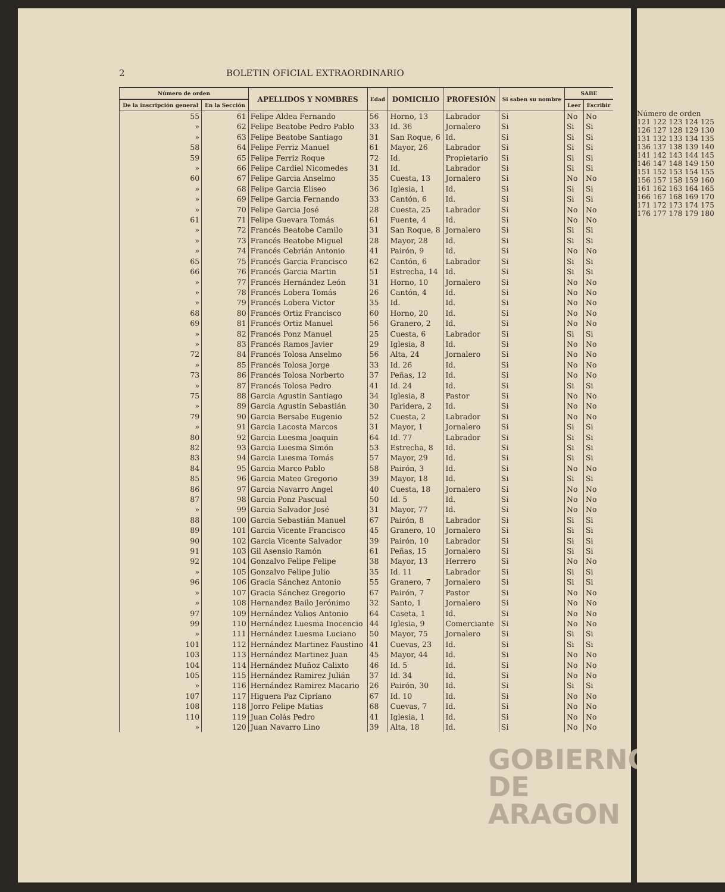2 BOLETIN OFICIAL EXTRAORDINARIO
| Número de orden | | APELLIDOS Y NOMBRES | Edad | DOMICILIO | PROFESIÓN | Si saben su nombre | SABE | |
| --- | --- | --- | --- | --- | --- | --- | --- | --- |
| De la inscripción general | En la Sección | | | | | | Leer | Escribir |
| 55 | 61 | Felipe Aldea Fernando | 56 | Horno, 13 | Labrador | Si | No | No |
| » | 62 | Felipe Beatobe Pedro Pablo | 33 | Id. 36 | Jornalero | Si | Si | Si |
| » | 63 | Felipe Beatobe Santiago | 31 | San Roque, 6 | Id. | Si | Si | Si |
| 58 | 64 | Felipe Ferriz Manuel | 61 | Mayor, 26 | Labrador | Si | Si | Si |
| 59 | 65 | Felipe Ferriz Roque | 72 | Id. | Propietario | Si | Si | Si |
| » | 66 | Felipe Cardiel Nicomedes | 31 | Id. | Labrador | Si | Si | Si |
| 60 | 67 | Felipe Garcia Anselmo | 35 | Cuesta, 13 | Jornalero | Si | No | No |
| » | 68 | Felipe Garcia Eliseo | 36 | Iglesia, 1 | Id. | Si | Si | Si |
| » | 69 | Felipe Garcia Fernando | 33 | Cantón, 6 | Id. | Si | Si | Si |
| » | 70 | Felipe Garcia José | 28 | Cuesta, 25 | Labrador | Si | No | No |
| 61 | 71 | Felipe Guevara Tomás | 61 | Fuente, 4 | Id. | Si | No | No |
| » | 72 | Francés Beatobe Camilo | 31 | San Roque, 8 | Jornalero | Si | Si | Si |
| » | 73 | Francés Beatobe Miguel | 28 | Mayor, 28 | Id. | Si | Si | Si |
| » | 74 | Francés Cebrián Antonio | 41 | Pairón, 9 | Id. | Si | No | No |
| 65 | 75 | Francés Garcia Francisco | 62 | Cantón, 6 | Labrador | Si | Si | Si |
| 66 | 76 | Francés Garcia Martin | 51 | Estrecha, 14 | Id. | Si | Si | Si |
| » | 77 | Francés Hernández León | 31 | Horno, 10 | Jornalero | Si | No | No |
| » | 78 | Francés Lobera Tomás | 26 | Cantón, 4 | Id. | Si | No | No |
| » | 79 | Francés Lobera Victor | 35 | Id. | Id. | Si | No | No |
| 68 | 80 | Francés Ortiz Francisco | 60 | Horno, 20 | Id. | Si | No | No |
| 69 | 81 | Francés Ortiz Manuel | 56 | Granero, 2 | Id. | Si | No | No |
| » | 82 | Francés Ponz Manuel | 25 | Cuesta, 6 | Labrador | Si | Si | Si |
| » | 83 | Francés Ramos Javier | 29 | Iglesia, 8 | Id. | Si | No | No |
| 72 | 84 | Francés Tolosa Anselmo | 56 | Alta, 24 | Jornalero | Si | No | No |
| » | 85 | Francés Tolosa Jorge | 33 | Id. 26 | Id. | Si | No | No |
| 73 | 86 | Francés Tolosa Norberto | 37 | Peñas, 12 | Id. | Si | No | No |
| » | 87 | Francés Tolosa Pedro | 41 | Id. 24 | Id. | Si | Si | Si |
| 75 | 88 | Garcia Agustin Santiago | 34 | Iglesia, 8 | Pastor | Si | No | No |
| » | 89 | Garcia Agustin Sebastián | 30 | Paridera, 2 | Id. | Si | No | No |
| 79 | 90 | Garcia Bersabe Eugenio | 52 | Cuesta, 2 | Labrador | Si | No | No |
| » | 91 | Garcia Lacosta Marcos | 31 | Mayor, 1 | Jornalero | Si | Si | Si |
| 80 | 92 | Garcia Luesma Joaquin | 64 | Id. 77 | Labrador | Si | Si | Si |
| 82 | 93 | Garcia Luesma Simón | 53 | Estrecha, 8 | Id. | Si | Si | Si |
| 83 | 94 | Garcia Luesma Tomás | 57 | Mayor, 29 | Id. | Si | Si | Si |
| 84 | 95 | Garcia Marco Pablo | 58 | Pairón, 3 | Id. | Si | No | No |
| 85 | 96 | Garcia Mateo Gregorio | 39 | Mayor, 18 | Id. | Si | Si | Si |
| 86 | 97 | Garcia Navarro Angel | 40 | Cuesta, 18 | Jornalero | Si | No | No |
| 87 | 98 | Garcia Ponz Pascual | 50 | Id. 5 | Id. | Si | No | No |
| » | 99 | Garcia Salvador José | 31 | Mayor, 77 | Id. | Si | No | No |
| 88 | 100 | Garcia Sebastián Manuel | 67 | Pairón, 8 | Labrador | Si | Si | Si |
| 89 | 101 | Garcia Vicente Francisco | 45 | Granero, 10 | Jornalero | Si | Si | Si |
| 90 | 102 | Garcia Vicente Salvador | 39 | Pairón, 10 | Labrador | Si | Si | Si |
| 91 | 103 | Gil Asensio Ramón | 61 | Peñas, 15 | Jornalero | Si | Si | Si |
| 92 | 104 | Gonzalvo Felipe Felipe | 38 | Mayor, 13 | Herrero | Si | No | No |
| » | 105 | Gonzalvo Felipe Julio | 35 | Id. 11 | Labrador | Si | Si | Si |
| 96 | 106 | Gracia Sánchez Antonio | 55 | Granero, 7 | Jornalero | Si | Si | Si |
| » | 107 | Gracia Sánchez Gregorio | 67 | Pairón, 7 | Pastor | Si | No | No |
| » | 108 | Hernandez Bailo Jerónimo | 32 | Santo, 1 | Jornalero | Si | No | No |
| 97 | 109 | Hernández Valios Antonio | 64 | Caseta, 1 | Id. | Si | No | No |
| 99 | 110 | Hernández Luesma Inocencio | 44 | Iglesia, 9 | Comerciante | Si | No | No |
| » | 111 | Hernández Luesma Luciano | 50 | Mayor, 75 | Jornalero | Si | Si | Si |
| 101 | 112 | Hernández Martinez Faustino | 41 | Cuevas, 23 | Id. | Si | Si | Si |
| 103 | 113 | Hernández Martinez Juan | 45 | Mayor, 44 | Id. | Si | No | No |
| 104 | 114 | Hernández Muñoz Calixto | 46 | Id. 5 | Id. | Si | No | No |
| 105 | 115 | Hernández Ramirez Julián | 37 | Id. 34 | Id. | Si | No | No |
| » | 116 | Hernández Ramirez Macario | 26 | Pairón, 30 | Id. | Si | Si | Si |
| 107 | 117 | Higuera Paz Cipriano | 67 | Id. 10 | Id. | Si | No | No |
| 108 | 118 | Jorro Felipe Matias | 68 | Cuevas, 7 | Id. | Si | No | No |
| 110 | 119 | Juan Colás Pedro | 41 | Iglesia, 1 | Id. | Si | No | No |
| » | 120 | Juan Navarro Lino | 39 | Alta, 18 | Id. | Si | No | No |
GOBIERNO
DE ARAGON
Número de orden
121 122 123 124 125 126 127 128 129 130 131 132 133 134 135 136 137 138 139 140 141 142 143 144 145 146 147 148 149 150 151 152 153 154 155 156 157 158 159 160 161 162 163 164 165 166 167 168 169 170 171 172 173 174 175 176 177 178 179 180